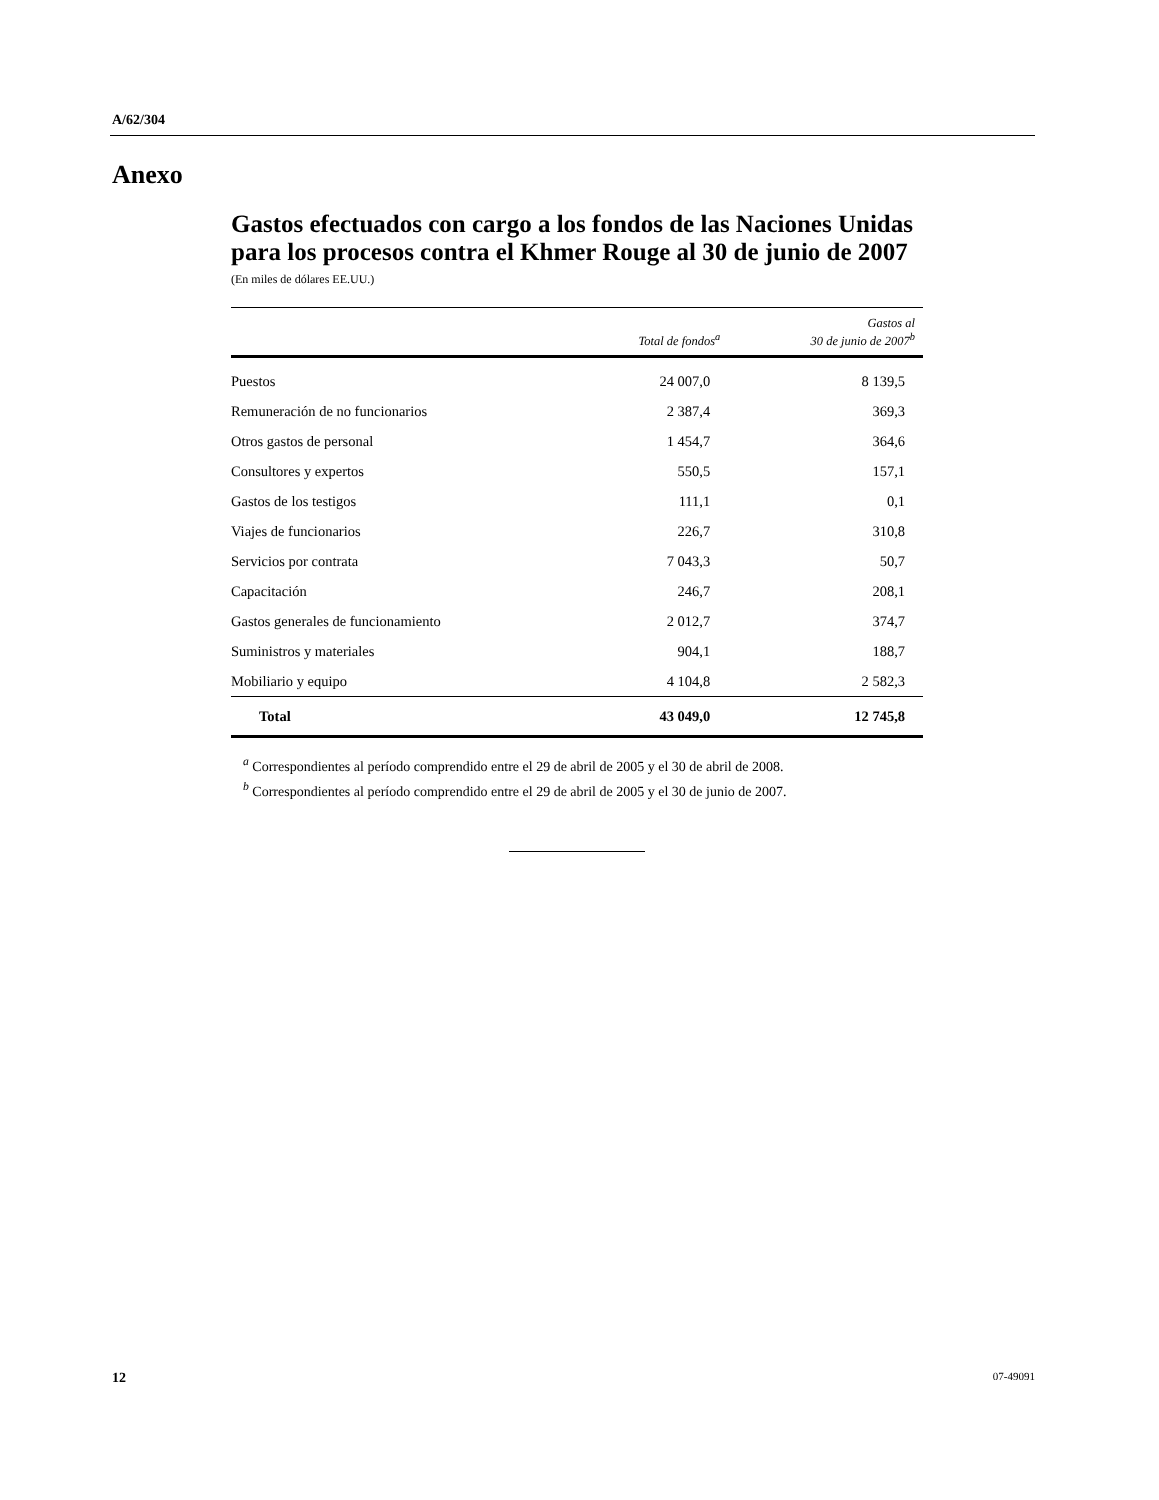A/62/304
Anexo
Gastos efectuados con cargo a los fondos de las Naciones Unidas para los procesos contra el Khmer Rouge al 30 de junio de 2007
(En miles de dólares EE.UU.)
| | Total de fondos<sup>a</sup> | Gastos al 30 de junio de 2007<sup>b</sup> |
| --- | --- | --- |
| Puestos | 24 007,0 | 8 139,5 |
| Remuneración de no funcionarios | 2 387,4 | 369,3 |
| Otros gastos de personal | 1 454,7 | 364,6 |
| Consultores y expertos | 550,5 | 157,1 |
| Gastos de los testigos | 111,1 | 0,1 |
| Viajes de funcionarios | 226,7 | 310,8 |
| Servicios por contrata | 7 043,3 | 50,7 |
| Capacitación | 246,7 | 208,1 |
| Gastos generales de funcionamiento | 2 012,7 | 374,7 |
| Suministros y materiales | 904,1 | 188,7 |
| Mobiliario y equipo | 4 104,8 | 2 582,3 |
| Total | 43 049,0 | 12 745,8 |
<sup>a</sup> Correspondientes al período comprendido entre el 29 de abril de 2005 y el 30 de abril de 2008.
<sup>b</sup> Correspondientes al período comprendido entre el 29 de abril de 2005 y el 30 de junio de 2007.
12 07-49091